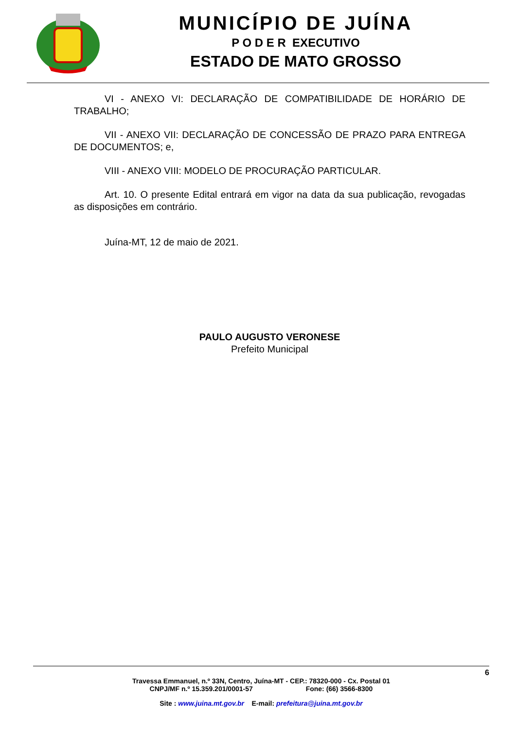MUNICÍPIO DE JUÍNA
P O D E R EXECUTIVO
ESTADO DE MATO GROSSO
VI - ANEXO VI: DECLARAÇÃO DE COMPATIBILIDADE DE HORÁRIO DE TRABALHO;
VII - ANEXO VII: DECLARAÇÃO DE CONCESSÃO DE PRAZO PARA ENTREGA DE DOCUMENTOS; e,
VIII - ANEXO VIII: MODELO DE PROCURAÇÃO PARTICULAR.
Art. 10. O presente Edital entrará em vigor na data da sua publicação, revogadas as disposições em contrário.
Juína-MT, 12 de maio de 2021.
PAULO AUGUSTO VERONESE
Prefeito Municipal
6
Travessa Emmanuel, n.º 33N, Centro, Juína-MT - CEP.: 78320-000 - Cx. Postal 01
CNPJ/MF n.º 15.359.201/0001-57 Fone: (66) 3566-8300
Site : www.juina.mt.gov.br E-mail: prefeitura@juina.mt.gov.br